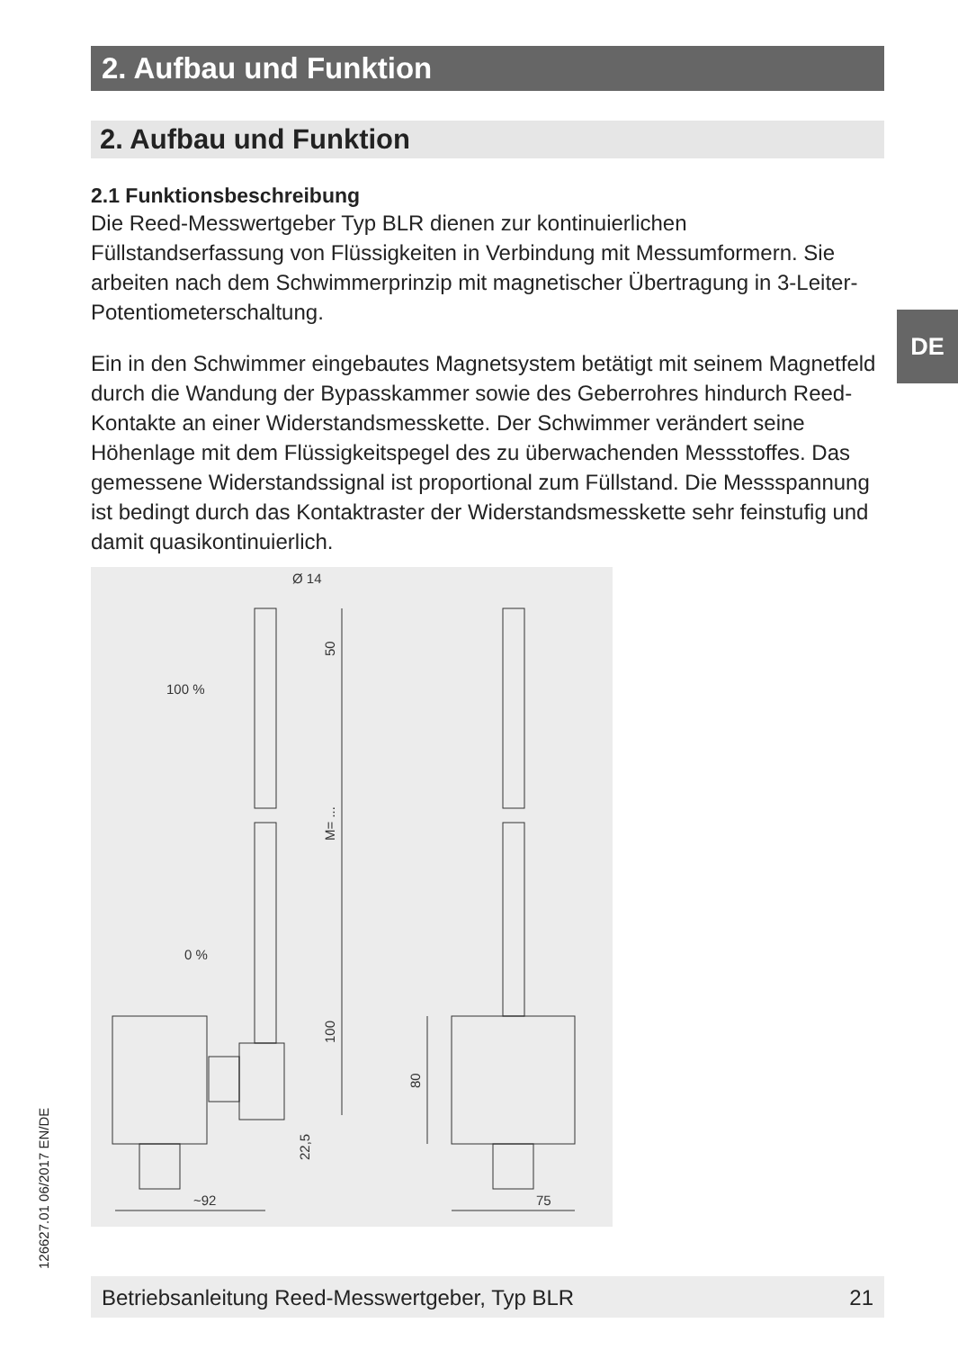2. Aufbau und Funktion
DE
2. Aufbau und Funktion
2.1 Funktionsbeschreibung
Die Reed-Messwertgeber Typ BLR dienen zur kontinuierlichen Füllstandserfassung von Flüssigkeiten in Verbindung mit Messum­formern. Sie arbeiten nach dem Schwimmerprinzip mit magnetischer Übertragung in 3-Leiter-Potentiometerschaltung.
Ein in den Schwimmer eingebautes Magnetsystem betätigt mit seinem Magnetfeld durch die Wandung der Bypasskammer sowie des Geber­rohres hindurch Reed-Kontakte an einer Widerstandsmesskette. Der Schwimmer verändert seine Höhenlage mit dem Flüssigkeitspegel des zu überwachenden Messstoffes. Das gemessene Widerstandssignal ist proportional zum Füllstand. Die Messspannung ist bedingt durch das Kontaktraster der Widerstandsmesskette sehr feinstufig und damit quasikontinuierlich.
Ø 14
100 %
0 %
~92
75
50
M= ...
100
22,5
80
126627.01 06/2017 EN/DE Betriebsanleitung Reed-Messwertgeber, Typ BLR 21